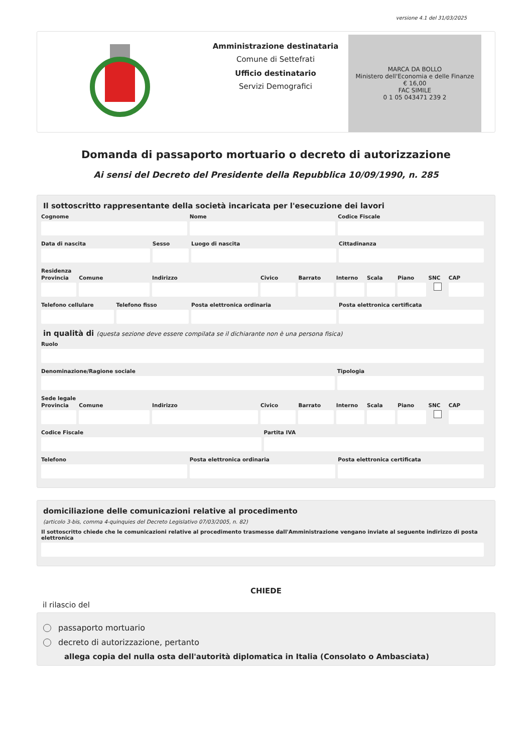versione 4.1 del 31/03/2025
Amministrazione destinataria
Comune di Settefrati
Ufficio destinatario
Servizi Demografici
MARCA DA BOLLO
Ministero dell'Economia e delle Finanze
€ 16,00
FAC SIMILE
0 1 05 043471 239 2
Domanda di passaporto mortuario o decreto di autorizzazione
Ai sensi del Decreto del Presidente della Repubblica 10/09/1990, n. 285
Il sottoscritto rappresentante della società incaricata per l'esecuzione dei lavori
Cognome Nome Codice Fiscale
Data di nascita Sesso Luogo di nascita Cittadinanza
Residenza
Provincia Comune Indirizzo Civico Barrato Interno Scala Piano SNC CAP
Telefono cellulare Telefono fisso Posta elettronica ordinaria Posta elettronica certificata
in qualità di (questa sezione deve essere compilata se il dichiarante non è una persona fisica)
Ruolo
Denominazione/Ragione sociale Tipologia
Sede legale
Provincia Comune Indirizzo Civico Barrato Interno Scala Piano SNC CAP
Codice Fiscale Partita IVA
Telefono Posta elettronica ordinaria Posta elettronica certificata
domiciliazione delle comunicazioni relative al procedimento
(articolo 3-bis, comma 4-quinquies del Decreto Legislativo 07/03/2005, n. 82)
Il sottoscritto chiede che le comunicazioni relative al procedimento trasmesse dall'Amministrazione vengano inviate al seguente indirizzo di posta elettronica
CHIEDE
il rilascio del
passaporto mortuario
decreto di autorizzazione, pertanto
allega copia del nulla osta dell'autorità diplomatica in Italia (Consolato o Ambasciata)